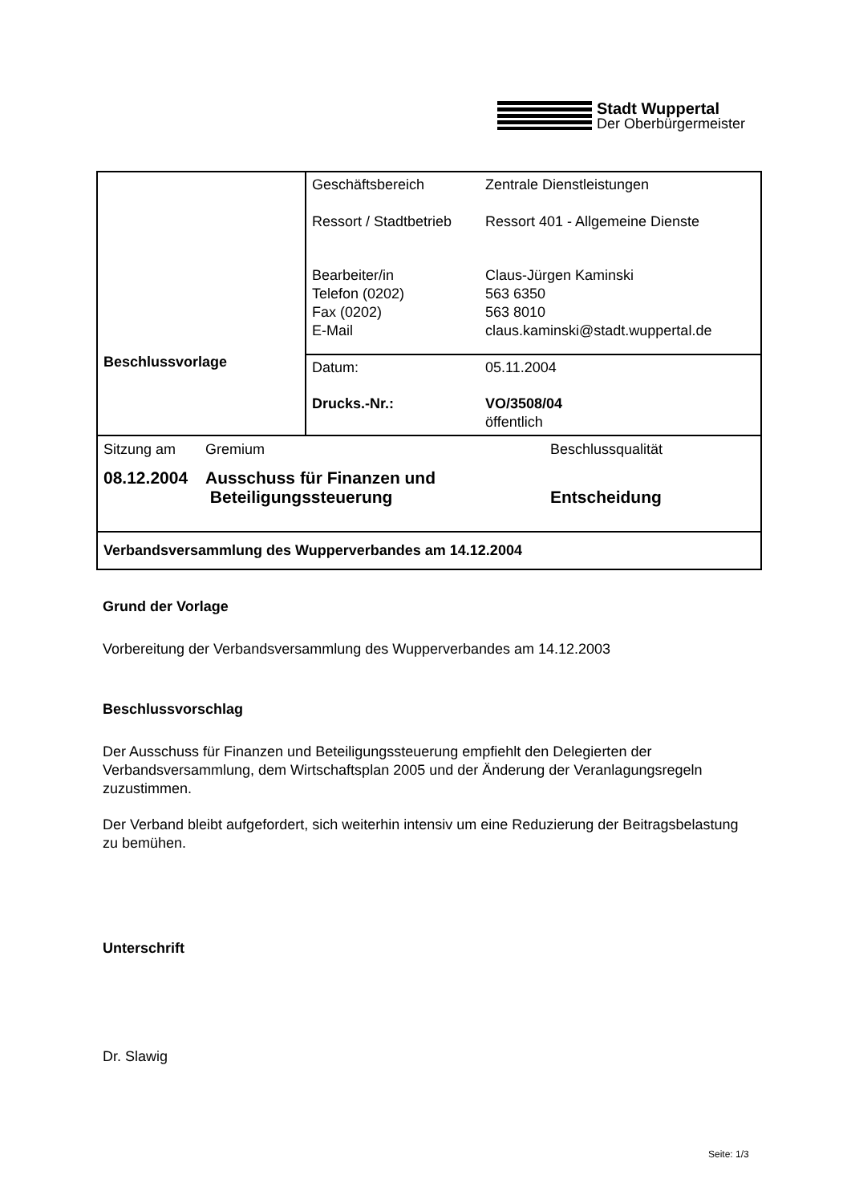Stadt Wuppertal
Der Oberbürgermeister
| Beschlussvorlage | Geschäftsbereich Zentrale Dienstleistungen Ressort / Stadtbetrieb Ressort 401 - Allgemeine Dienste Bearbeiter/in Telefon (0202) Fax (0202) E-Mail Claus-Jürgen Kaminski 563 6350 563 8010 claus.kaminski@stadt.wuppertal.de |
| | Datum: 05.11.2004 Drucks.-Nr.: VO/3508/04 öffentlich |
| Sitzung am Gremium Beschlussqualität 08.12.2004 Ausschuss für Finanzen und Beteiligungssteuerung Entscheidung | |
| Verbandsversammlung des Wupperverbandes am 14.12.2004 | |
Grund der Vorlage
Vorbereitung der Verbandsversammlung des Wupperverbandes am 14.12.2003
Beschlussvorschlag
Der Ausschuss für Finanzen und Beteiligungssteuerung empfiehlt den Delegierten der Verbandsversammlung, dem Wirtschaftsplan 2005 und der Änderung der Veranlagungsregeln zuzustimmen.
Der Verband bleibt aufgefordert, sich weiterhin intensiv um eine Reduzierung der Beitragsbelastung zu bemühen.
Unterschrift
Dr. Slawig
Seite: 1/3